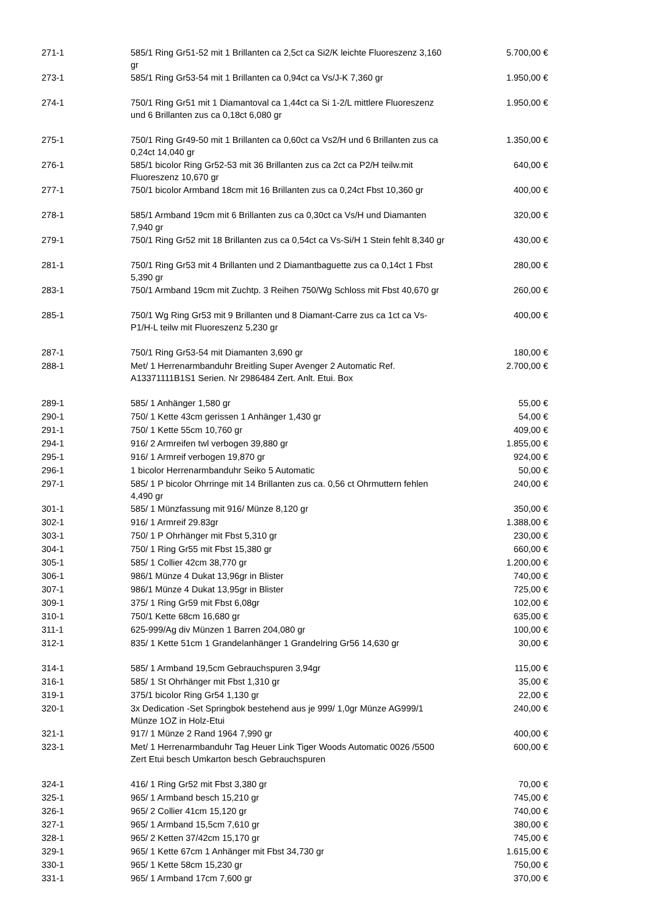| 271-1 | 585/1 Ring Gr51-52 mit 1 Brillanten ca 2,5ct ca Si2/K leichte Fluoreszenz 3,160 gr | 5.700,00 € |
| 273-1 | 585/1 Ring Gr53-54 mit 1 Brillanten ca 0,94ct ca Vs/J-K 7,360 gr | 1.950,00 € |
| 274-1 | 750/1 Ring Gr51 mit 1 Diamantoval ca 1,44ct ca Si 1-2/L mittlere Fluoreszenz und 6 Brillanten zus ca 0,18ct 6,080 gr | 1.950,00 € |
| 275-1 | 750/1 Ring Gr49-50 mit 1 Brillanten ca 0,60ct ca Vs2/H und 6 Brillanten zus ca 0,24ct 14,040 gr | 1.350,00 € |
| 276-1 | 585/1 bicolor Ring Gr52-53 mit 36 Brillanten zus ca 2ct ca P2/H teilw.mit Fluoreszenz 10,670 gr | 640,00 € |
| 277-1 | 750/1 bicolor Armband 18cm mit 16 Brillanten zus ca 0,24ct Fbst 10,360 gr | 400,00 € |
| 278-1 | 585/1 Armband 19cm mit 6 Brillanten zus ca 0,30ct ca Vs/H und Diamanten 7,940 gr | 320,00 € |
| 279-1 | 750/1 Ring Gr52 mit 18 Brillanten zus ca 0,54ct ca Vs-Si/H 1 Stein fehlt 8,340 gr | 430,00 € |
| 281-1 | 750/1 Ring Gr53 mit 4 Brillanten und 2 Diamantbaguette zus ca 0,14ct 1 Fbst 5,390 gr | 280,00 € |
| 283-1 | 750/1 Armband 19cm mit Zuchtp. 3 Reihen 750/Wg Schloss mit Fbst 40,670 gr | 260,00 € |
| 285-1 | 750/1 Wg Ring Gr53 mit 9 Brillanten und 8 Diamant-Carre zus ca 1ct ca Vs-P1/H-L teilw mit Fluoreszenz 5,230 gr | 400,00 € |
| 287-1 | 750/1 Ring Gr53-54 mit Diamanten 3,690 gr | 180,00 € |
| 288-1 | Met/ 1 Herrenarmbanduhr Breitling Super Avenger 2 Automatic Ref. A13371111B1S1 Serien. Nr 2986484 Zert. Anlt. Etui. Box | 2.700,00 € |
| 289-1 | 585/ 1 Anhänger 1,580 gr | 55,00 € |
| 290-1 | 750/ 1 Kette 43cm gerissen 1 Anhänger 1,430 gr | 54,00 € |
| 291-1 | 750/ 1 Kette 55cm 10,760 gr | 409,00 € |
| 294-1 | 916/ 2 Armreifen twl verbogen 39,880 gr | 1.855,00 € |
| 295-1 | 916/ 1 Armreif verbogen 19,870 gr | 924,00 € |
| 296-1 | 1 bicolor Herrenarmbanduhr Seiko 5 Automatic | 50,00 € |
| 297-1 | 585/ 1 P bicolor Ohrringe mit 14 Brillanten zus ca. 0,56 ct Ohrmuttern fehlen 4,490 gr | 240,00 € |
| 301-1 | 585/ 1 Münzfassung mit 916/ Münze 8,120 gr | 350,00 € |
| 302-1 | 916/ 1 Armreif 29.83gr | 1.388,00 € |
| 303-1 | 750/ 1 P Ohrhänger mit Fbst 5,310 gr | 230,00 € |
| 304-1 | 750/ 1 Ring Gr55 mit Fbst 15,380 gr | 660,00 € |
| 305-1 | 585/ 1 Collier 42cm 38,770 gr | 1.200,00 € |
| 306-1 | 986/1 Münze 4 Dukat 13,96gr in Blister | 740,00 € |
| 307-1 | 986/1 Münze 4 Dukat 13,95gr in Blister | 725,00 € |
| 309-1 | 375/ 1 Ring Gr59 mit Fbst 6,08gr | 102,00 € |
| 310-1 | 750/1 Kette 68cm 16,680 gr | 635,00 € |
| 311-1 | 625-999/Ag div Münzen 1 Barren 204,080 gr | 100,00 € |
| 312-1 | 835/ 1 Kette 51cm 1 Grandelanhänger 1 Grandelring Gr56 14,630 gr | 30,00 € |
| 314-1 | 585/ 1 Armband 19,5cm Gebrauchspuren 3,94gr | 115,00 € |
| 316-1 | 585/ 1 St Ohrhänger mit Fbst 1,310 gr | 35,00 € |
| 319-1 | 375/1 bicolor Ring Gr54 1,130 gr | 22,00 € |
| 320-1 | 3x Dedication -Set Springbok bestehend aus je 999/ 1,0gr Münze AG999/1 Münze 1OZ in Holz-Etui | 240,00 € |
| 321-1 | 917/ 1 Münze 2 Rand 1964 7,990 gr | 400,00 € |
| 323-1 | Met/ 1 Herrenarmbanduhr Tag Heuer Link Tiger Woods Automatic 0026 /5500 Zert Etui besch Umkarton besch Gebrauchspuren | 600,00 € |
| 324-1 | 416/ 1 Ring Gr52 mit Fbst 3,380 gr | 70,00 € |
| 325-1 | 965/ 1 Armband besch 15,210 gr | 745,00 € |
| 326-1 | 965/ 2 Collier 41cm 15,120 gr | 740,00 € |
| 327-1 | 965/ 1 Armband 15,5cm 7,610 gr | 380,00 € |
| 328-1 | 965/ 2 Ketten 37/42cm 15,170 gr | 745,00 € |
| 329-1 | 965/ 1 Kette 67cm 1 Anhänger mit Fbst 34,730 gr | 1.615,00 € |
| 330-1 | 965/ 1 Kette 58cm 15,230 gr | 750,00 € |
| 331-1 | 965/ 1 Armband 17cm 7,600 gr | 370,00 € |